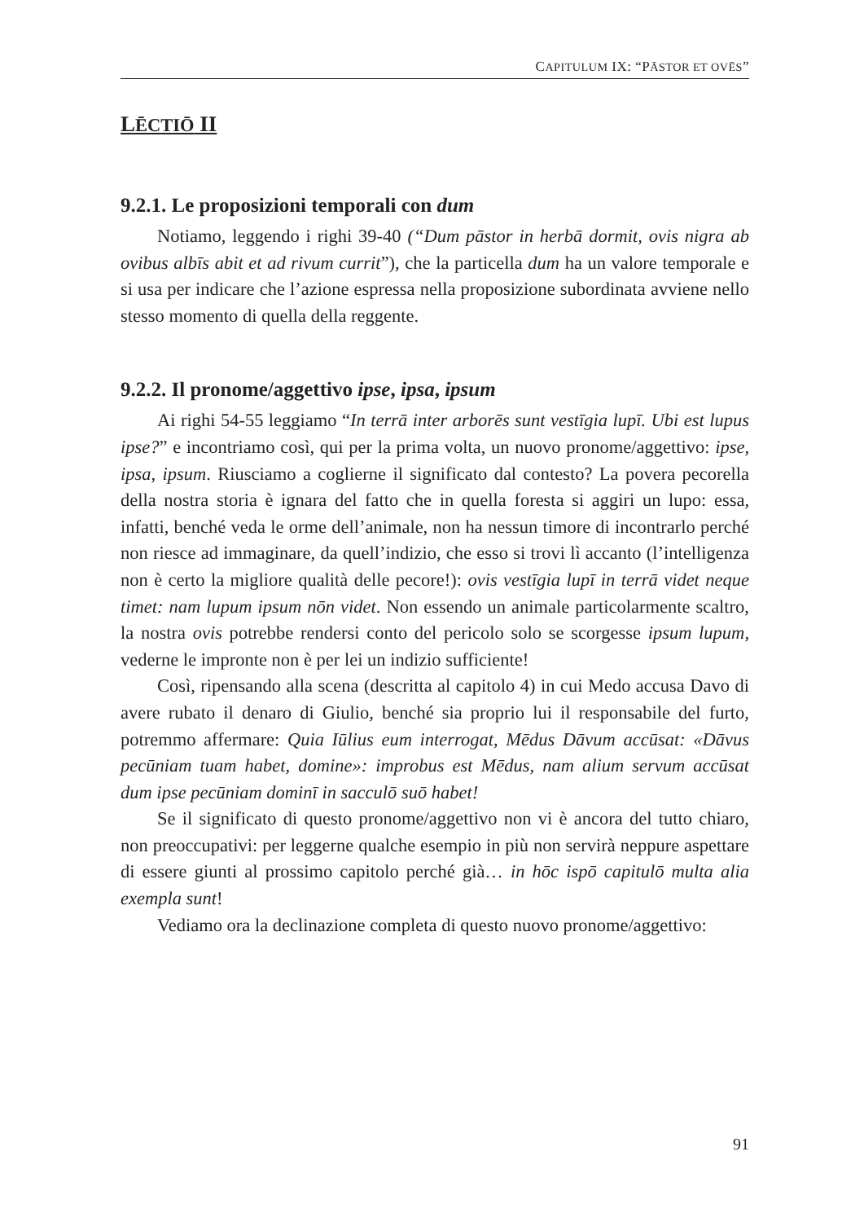CAPITULUM IX: “PĀSTOR ET OVĒS”
LĒCTIŌ II
9.2.1. Le proposizioni temporali con dum
Notiamo, leggendo i righi 39-40 (“Dum pāstor in herbā dormit, ovis nigra ab ovibus albīs abit et ad rivum currit”), che la particella dum ha un valore temporale e si usa per indicare che l’azione espressa nella proposizione subordinata avviene nello stesso momento di quella della reggente.
9.2.2. Il pronome/aggettivo ipse, ipsa, ipsum
Ai righi 54-55 leggiamo “In terrā inter arborēs sunt vestīgia lupī. Ubi est lupus ipse?” e incontriamo così, qui per la prima volta, un nuovo pronome/aggettivo: ipse, ipsa, ipsum. Riusciamo a coglierne il significato dal contesto? La povera pecorella della nostra storia è ignara del fatto che in quella foresta si aggiri un lupo: essa, infatti, benché veda le orme dell’animale, non ha nessun timore di incontrarlo perché non riesce ad immaginare, da quell’indizio, che esso si trovi lì accanto (l’intelligenza non è certo la migliore qualità delle pecore!): ovis vestīgia lupī in terrā videt neque timet: nam lupum ipsum nōn videt. Non essendo un animale particolarmente scaltro, la nostra ovis potrebbe rendersi conto del pericolo solo se scorgesse ipsum lupum, vederne le impronte non è per lei un indizio sufficiente!
Così, ripensando alla scena (descritta al capitolo 4) in cui Medo accusa Davo di avere rubato il denaro di Giulio, benché sia proprio lui il responsabile del furto, potremmo affermare: Quia Iūlius eum interrogat, Mēdus Dāvum accūsat: «Dāvus pecūniam tuam habet, domine»: improbus est Mēdus, nam alium servum accūsat dum ipse pecūniam dominī in sacculō suō habet!
Se il significato di questo pronome/aggettivo non vi è ancora del tutto chiaro, non preoccupativi: per leggerne qualche esempio in più non servirà neppure aspettare di essere giunti al prossimo capitolo perché già… in hōc ispō capitulō multa alia exempla sunt!
Vediamo ora la declinazione completa di questo nuovo pronome/aggettivo:
91